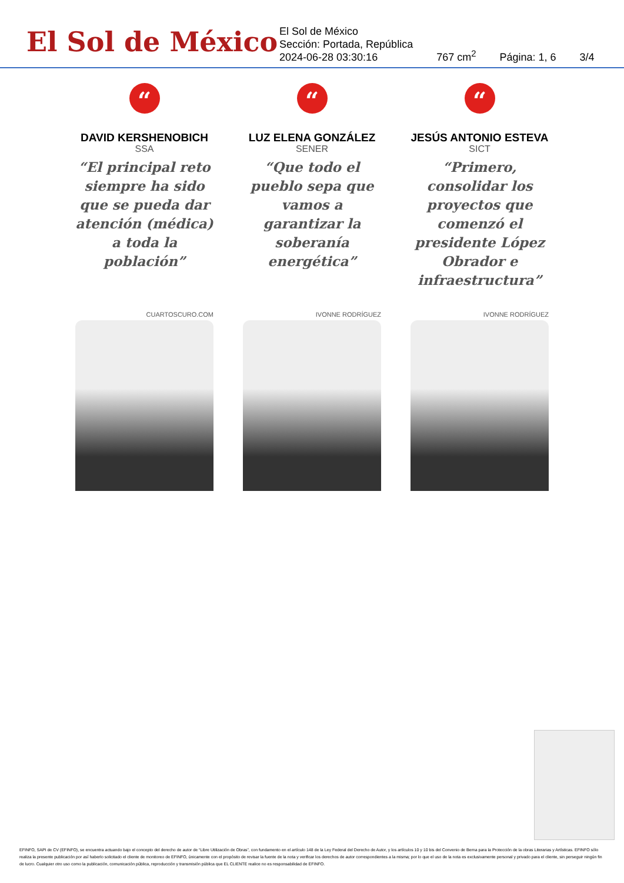El Sol de México
El Sol de México
Sección: Portada, República
2024-06-28 03:30:16
767 cm<sup>2</sup>
Página: 1, 6
3/4
“
DAVID KERSHENOBICH
SSA
“El principal reto siempre ha sido que se pueda dar atención (médica) a toda la población”
CUARTOSCURO.COM
“
LUZ ELENA GONZÁLEZ
SENER
“Que todo el pueblo sepa que vamos a garantizar la soberanía energética”
IVONNE RODRÍGUEZ
“
JESÚS ANTONIO ESTEVA
SICT
“Primero, consolidar los proyectos que comenzó el presidente López Obrador e infraestructura”
IVONNE RODRÍGUEZ
EFINFO, SAPI de CV (EFINFO), se encuentra actuando bajo el concepto del derecho de autor de “Libre Utilización de Obras”, con fundamento en el artículo 148 de la Ley Federal del Derecho de Autor, y los artículos 10 y 10 bis del Convenio de Berna para la Protección de la obras Literarias y Artísticas. EFINFO sólo realiza la presente publicación por así haberlo solicitado el cliente de monitoreo de EFINFO, únicamente con el propósito de revisar la fuente de la nota y verificar los derechos de autor correspondientes a la misma; por lo que el uso de la nota es exclusivamente personal y privado para el cliente, sin perseguir ningún fin de lucro. Cualquier otro uso como la publicación, comunicación pública, reproducción y transmisión pública que EL CLIENTE realice no es responsabilidad de EFINFO.